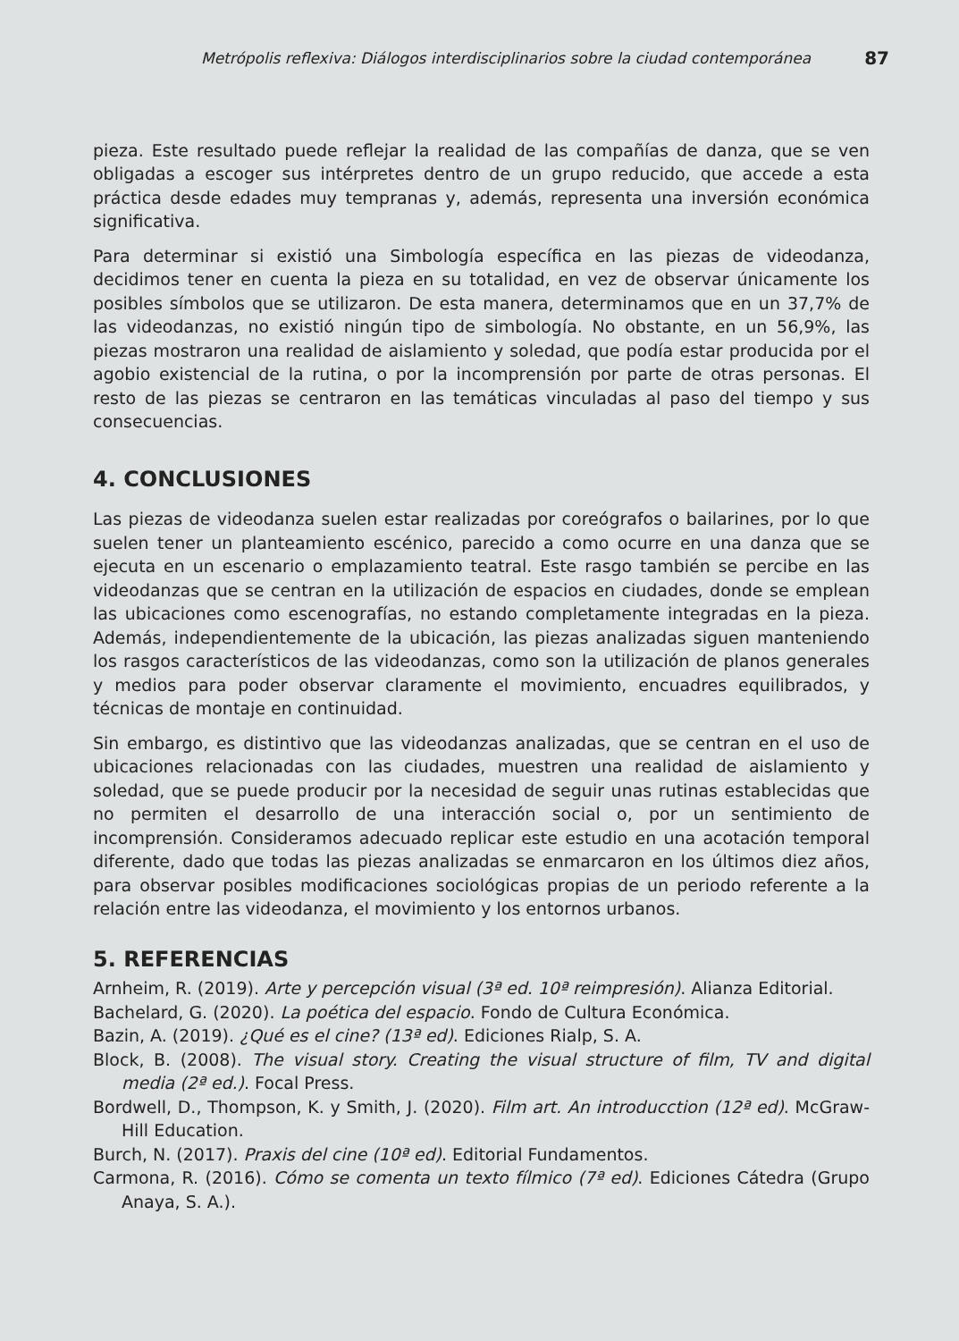Metrópolis reflexiva: Diálogos interdisciplinarios sobre la ciudad contemporánea 87
pieza. Este resultado puede reflejar la realidad de las compañías de danza, que se ven obligadas a escoger sus intérpretes dentro de un grupo reducido, que accede a esta práctica desde edades muy tempranas y, además, representa una inversión económica significativa.
Para determinar si existió una Simbología específica en las piezas de videodanza, decidimos tener en cuenta la pieza en su totalidad, en vez de observar únicamente los posibles símbolos que se utilizaron. De esta manera, determinamos que en un 37,7% de las videodanzas, no existió ningún tipo de simbología. No obstante, en un 56,9%, las piezas mostraron una realidad de aislamiento y soledad, que podía estar producida por el agobio existencial de la rutina, o por la incomprensión por parte de otras personas. El resto de las piezas se centraron en las temáticas vinculadas al paso del tiempo y sus consecuencias.
4. CONCLUSIONES
Las piezas de videodanza suelen estar realizadas por coreógrafos o bailarines, por lo que suelen tener un planteamiento escénico, parecido a como ocurre en una danza que se ejecuta en un escenario o emplazamiento teatral. Este rasgo también se percibe en las videodanzas que se centran en la utilización de espacios en ciudades, donde se emplean las ubicaciones como escenografías, no estando completamente integradas en la pieza. Además, independientemente de la ubicación, las piezas analizadas siguen manteniendo los rasgos característicos de las videodanzas, como son la utilización de planos generales y medios para poder observar claramente el movimiento, encuadres equilibrados, y técnicas de montaje en continuidad.
Sin embargo, es distintivo que las videodanzas analizadas, que se centran en el uso de ubicaciones relacionadas con las ciudades, muestren una realidad de aislamiento y soledad, que se puede producir por la necesidad de seguir unas rutinas establecidas que no permiten el desarrollo de una interacción social o, por un sentimiento de incomprensión. Consideramos adecuado replicar este estudio en una acotación temporal diferente, dado que todas las piezas analizadas se enmarcaron en los últimos diez años, para observar posibles modificaciones sociológicas propias de un periodo referente a la relación entre las videodanza, el movimiento y los entornos urbanos.
5. REFERENCIAS
Arnheim, R. (2019). Arte y percepción visual (3ª ed. 10ª reimpresión). Alianza Editorial.
Bachelard, G. (2020). La poética del espacio. Fondo de Cultura Económica.
Bazin, A. (2019). ¿Qué es el cine? (13ª ed). Ediciones Rialp, S. A.
Block, B. (2008). The visual story. Creating the visual structure of film, TV and digital media (2ª ed.). Focal Press.
Bordwell, D., Thompson, K. y Smith, J. (2020). Film art. An introducction (12ª ed). McGraw-Hill Education.
Burch, N. (2017). Praxis del cine (10ª ed). Editorial Fundamentos.
Carmona, R. (2016). Cómo se comenta un texto fílmico (7ª ed). Ediciones Cátedra (Grupo Anaya, S. A.).